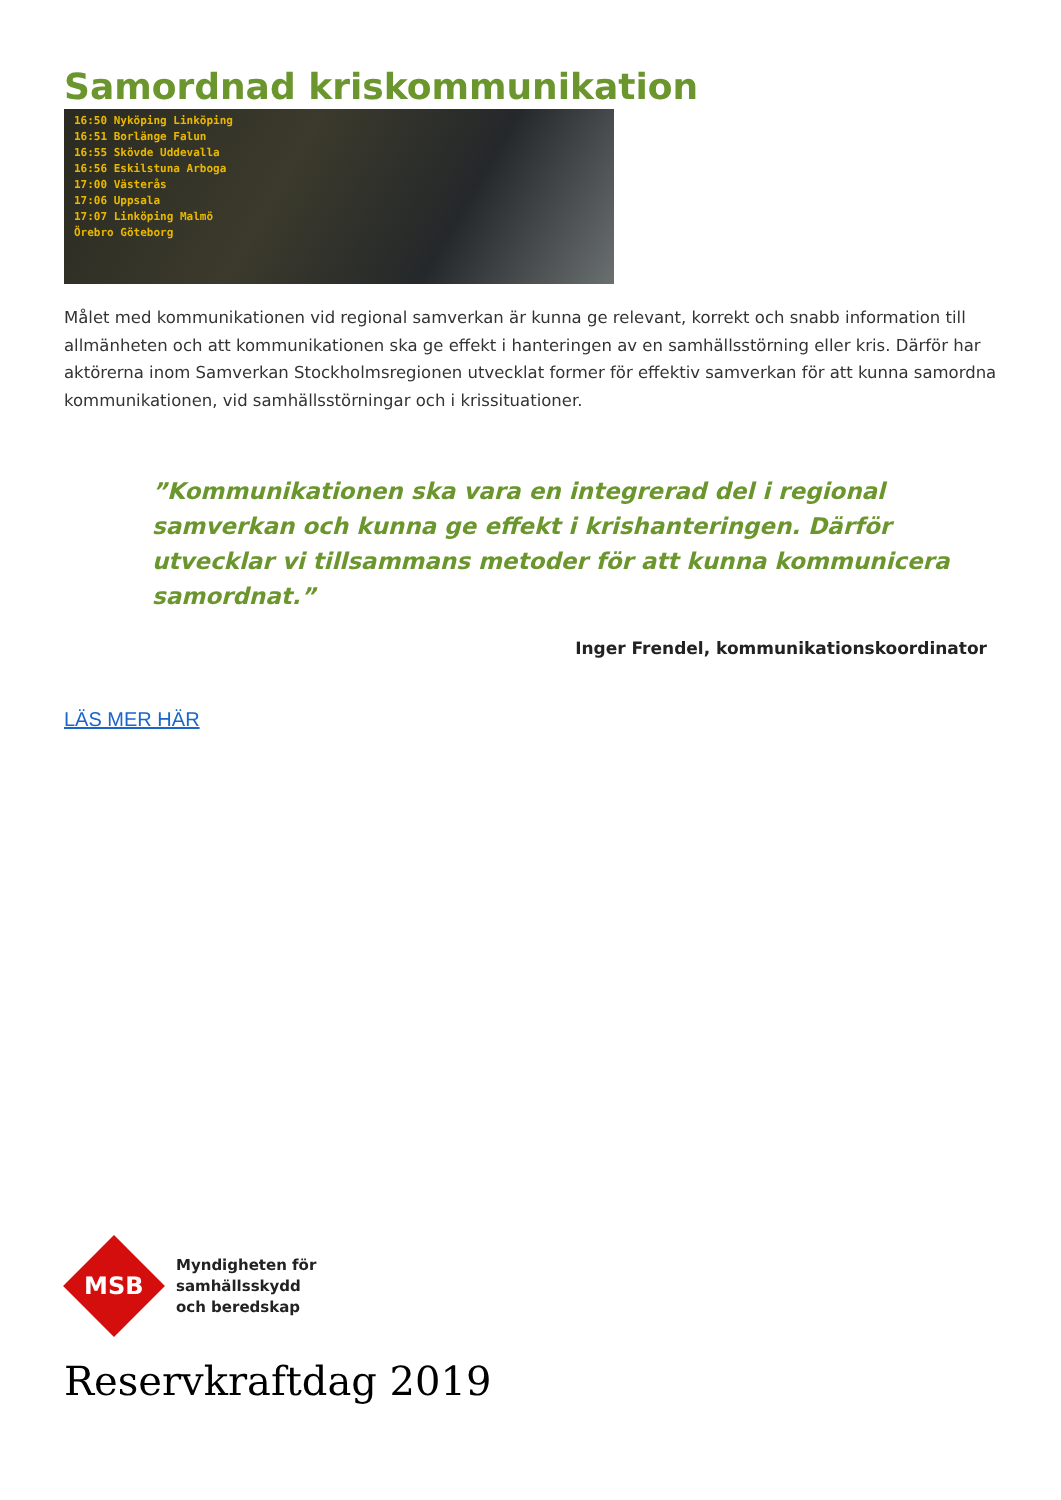Samordnad kriskommunikation
16:50 Nyköping Linköping
16:51 Borlänge Falun
16:55 Skövde Uddevalla
16:56 Eskilstuna Arboga
17:00 Västerås
17:06 Uppsala
17:07 Linköping Malmö
Örebro Göteborg
Målet med kommunikationen vid regional samverkan är kunna ge relevant, korrekt och snabb information till allmänheten och att kommunikationen ska ge effekt i hanteringen av en samhällsstörning eller kris. Därför har aktörerna inom Samverkan Stockholmsregionen utvecklat former för effektiv samverkan för att kunna samordna kommunikationen, vid samhällsstörningar och i krissituationer.
”Kommunikationen ska vara en integrerad del i regional samverkan och kunna ge effekt i krishanteringen. Därför utvecklar vi tillsammans metoder för att kunna kommunicera samordnat.”
Inger Frendel, kommunikationskoordinator
LÄS MER HÄR
MSB
Myndigheten för
samhällsskydd
och beredskap
Reservkraftdag 2019